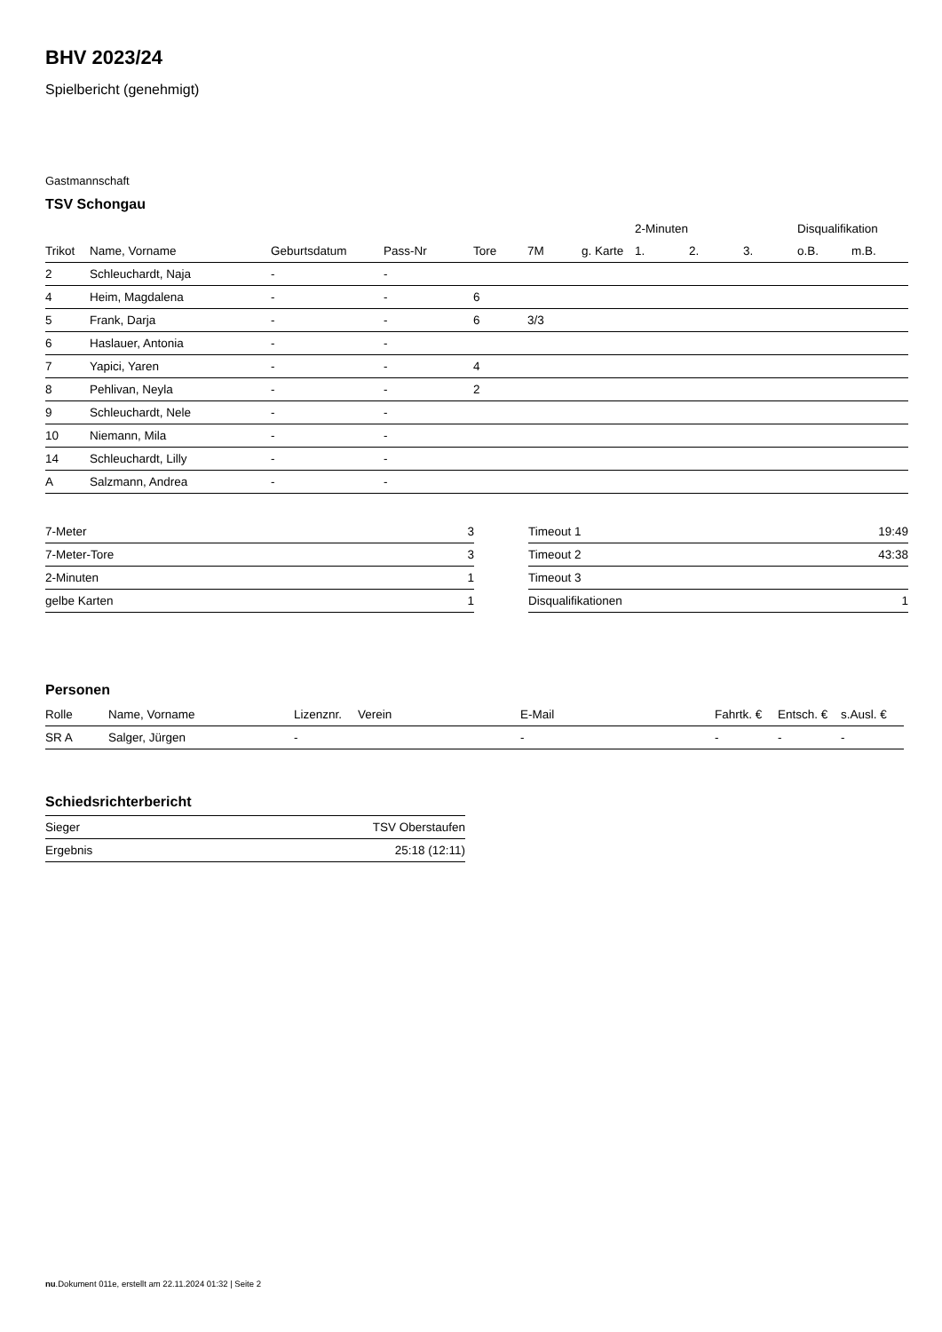BHV 2023/24
Spielbericht (genehmigt)
Gastmannschaft
TSV Schongau
| | | | | | | | 2-Minuten | | | Disqualifikation | |
| --- | --- | --- | --- | --- | --- | --- | --- | --- | --- | --- | --- |
| Trikot | Name, Vorname | Geburtsdatum | Pass-Nr | Tore | 7M | g. Karte | 1. | 2. | 3. | o.B. | m.B. |
| 2 | Schleuchardt, Naja | - | - | | | | | | | | |
| 4 | Heim, Magdalena | - | - | 6 | | | | | | | |
| 5 | Frank, Darja | - | - | 6 | 3/3 | | | | | | |
| 6 | Haslauer, Antonia | - | - | | | | | | | | |
| 7 | Yapici, Yaren | - | - | 4 | | | | | | | |
| 8 | Pehlivan, Neyla | - | - | 2 | | | | | | | |
| 9 | Schleuchardt, Nele | - | - | | | | | | | | |
| 10 | Niemann, Mila | - | - | | | | | | | | |
| 14 | Schleuchardt, Lilly | - | - | | | | | | | | |
| A | Salzmann, Andrea | - | - | | | | | | | | |
| 7-Meter | 3 |
| 7-Meter-Tore | 3 |
| 2-Minuten | 1 |
| gelbe Karten | 1 |
| Timeout 1 | 19:49 |
| Timeout 2 | 43:38 |
| Timeout 3 | |
| Disqualifikationen | 1 |
Personen
| Rolle | Name, Vorname | Lizenznr. | Verein | E-Mail | Fahrtk. € | Entsch. € | s.Ausl. € |
| --- | --- | --- | --- | --- | --- | --- | --- |
| SR A | Salger, Jürgen | - | | - | - | - | - |
Schiedsrichterbericht
| Sieger | TSV Oberstaufen |
| Ergebnis | 25:18 (12:11) |
nu.Dokument 011e, erstellt am 22.11.2024 01:32 | Seite 2